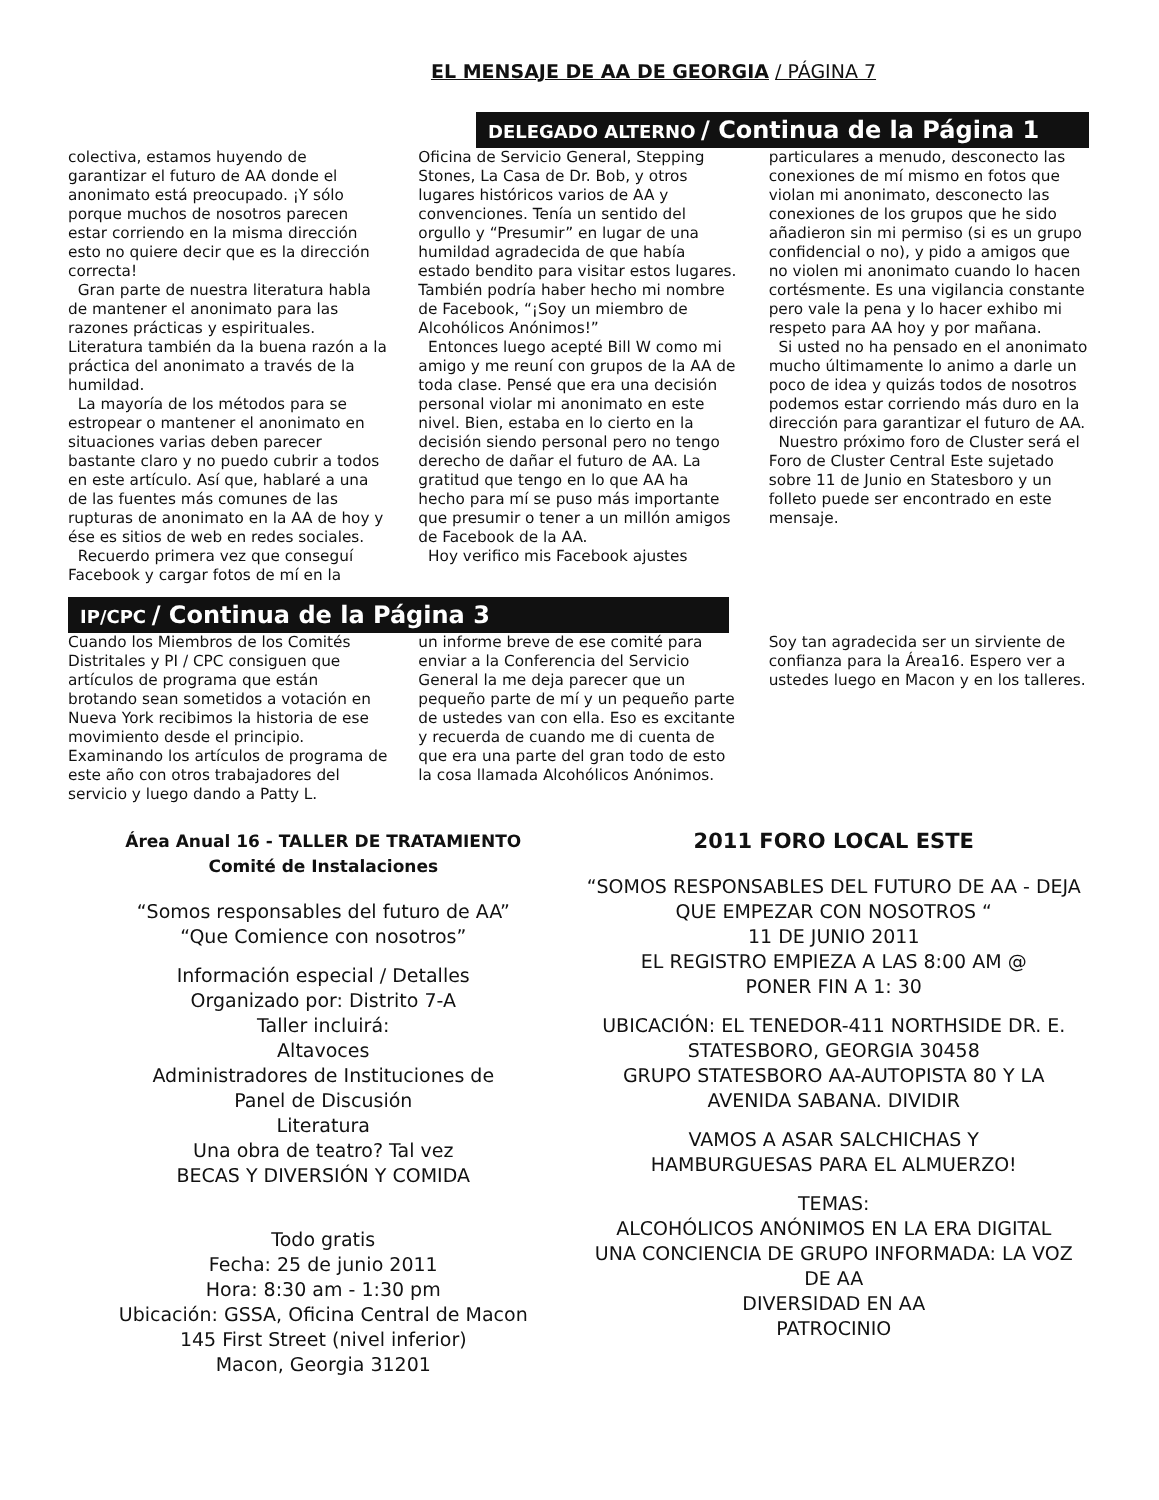EL MENSAJE DE AA DE GEORGIA / PÁGINA 7
DELEGADO ALTERNO / Continua de la Página 1
colectiva, estamos huyendo de garantizar el futuro de AA donde el anonimato está preocupado. ¡Y sólo porque muchos de nosotros parecen estar corriendo en la misma dirección esto no quiere decir que es la dirección correcta!
Gran parte de nuestra literatura habla de mantener el anonimato para las razones prácticas y espirituales. Literatura también da la buena razón a la práctica del anonimato a través de la humildad.
La mayoría de los métodos para se estropear o mantener el anonimato en situaciones varias deben parecer bastante claro y no puedo cubrir a todos en este artículo. Así que, hablaré a una de las fuentes más comunes de las rupturas de anonimato en la AA de hoy y ése es sitios de web en redes sociales.
Recuerdo primera vez que conseguí Facebook y cargar fotos de mí en la
Oficina de Servicio General, Stepping Stones, La Casa de Dr. Bob, y otros lugares históricos varios de AA y convenciones. Tenía un sentido del orgullo y “Presumir” en lugar de una humildad agradecida de que había estado bendito para visitar estos lugares. También podría haber hecho mi nombre de Facebook, “¡Soy un miembro de Alcohólicos Anónimos!”
Entonces luego acepté Bill W como mi amigo y me reuní con grupos de la AA de toda clase. Pensé que era una decisión personal violar mi anonimato en este nivel. Bien, estaba en lo cierto en la decisión siendo personal pero no tengo derecho de dañar el futuro de AA. La gratitud que tengo en lo que AA ha hecho para mí se puso más importante que presumir o tener a un millón amigos de Facebook de la AA.
Hoy verifico mis Facebook ajustes
particulares a menudo, desconecto las conexiones de mí mismo en fotos que violan mi anonimato, desconecto las conexiones de los grupos que he sido añadieron sin mi permiso (si es un grupo confidencial o no), y pido a amigos que no violen mi anonimato cuando lo hacen cortésmente. Es una vigilancia constante pero vale la pena y lo hacer exhibo mi respeto para AA hoy y por mañana.
Si usted no ha pensado en el anonimato mucho últimamente lo animo a darle un poco de idea y quizás todos de nosotros podemos estar corriendo más duro en la dirección para garantizar el futuro de AA.
Nuestro próximo foro de Cluster será el Foro de Cluster Central Este sujetado sobre 11 de Junio en Statesboro y un folleto puede ser encontrado en este mensaje.
IP/CPC / Continua de la Página 3
Cuando los Miembros de los Comités Distritales y PI / CPC consiguen que artículos de programa que están brotando sean sometidos a votación en Nueva York recibimos la historia de ese movimiento desde el principio. Examinando los artículos de programa de este año con otros trabajadores del servicio y luego dando a Patty L.
un informe breve de ese comité para enviar a la Conferencia del Servicio General la me deja parecer que un pequeño parte de mí y un pequeño parte de ustedes van con ella. Eso es excitante y recuerda de cuando me di cuenta de que era una parte del gran todo de esto la cosa llamada Alcohólicos Anónimos.
Soy tan agradecida ser un sirviente de confianza para la Área16. Espero ver a ustedes luego en Macon y en los talleres.
Área Anual 16 - TALLER DE TRATAMIENTO
Comité de Instalaciones
“Somos responsables del futuro de AA”
“Que Comience con nosotros”
Información especial / Detalles
Organizado por: Distrito 7-A
Taller incluirá:
Altavoces
Administradores de Instituciones de
Panel de Discusión
Literatura
Una obra de teatro? Tal vez
BECAS Y DIVERSIÓN Y COMIDA
Todo gratis
Fecha: 25 de junio 2011
Hora: 8:30 am - 1:30 pm
Ubicación: GSSA, Oficina Central de Macon
145 First Street (nivel inferior)
Macon, Georgia 31201
2011 FORO LOCAL ESTE
“SOMOS RESPONSABLES DEL FUTURO DE AA - DEJA QUE EMPEZAR CON NOSOTROS “
11 DE JUNIO 2011
EL REGISTRO EMPIEZA A LAS 8:00 AM @
PONER FIN A 1: 30
UBICACIÓN: EL TENEDOR-411 NORTHSIDE DR. E.
STATESBORO, GEORGIA 30458
GRUPO STATESBORO AA-AUTOPISTA 80 Y LA AVENIDA SABANA. DIVIDIR
VAMOS A ASAR SALCHICHAS Y
HAMBURGUESAS PARA EL ALMUERZO!
TEMAS:
ALCOHÓLICOS ANÓNIMOS EN LA ERA DIGITAL
UNA CONCIENCIA DE GRUPO INFORMADA: LA VOZ DE AA
DIVERSIDAD EN AA
PATROCINIO